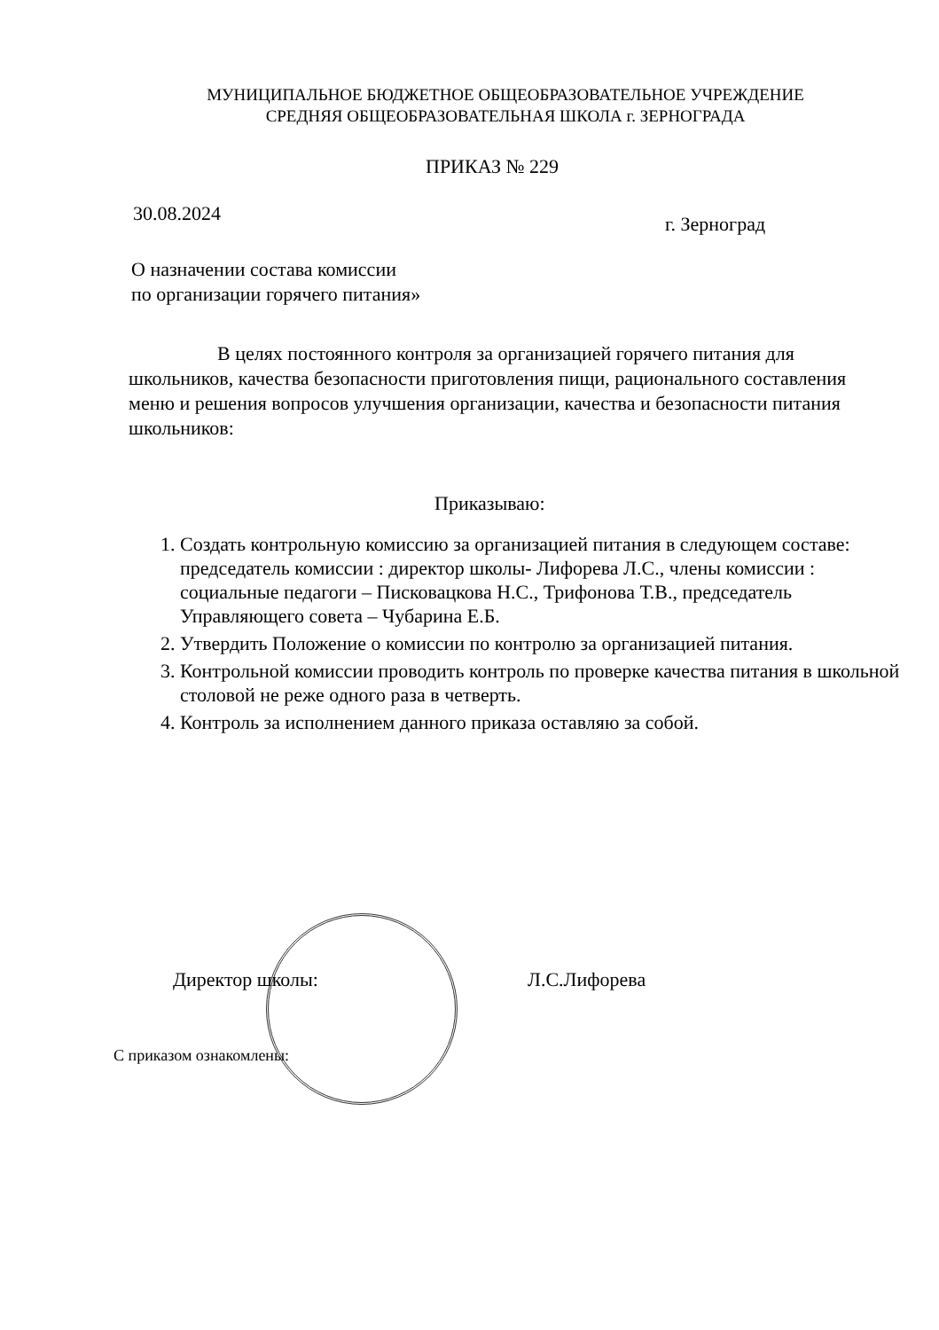МУНИЦИПАЛЬНОЕ БЮДЖЕТНОЕ ОБЩЕОБРАЗОВАТЕЛЬНОЕ УЧРЕЖДЕНИЕ
СРЕДНЯЯ ОБЩЕОБРАЗОВАТЕЛЬНАЯ ШКОЛА г. ЗЕРНОГРАДА
ПРИКАЗ № 229
30.08.2024 г. Зерноград
О назначении состава комиссии
по организации горячего питания»
В целях постоянного контроля за организацией горячего питания для школьников, качества безопасности приготовления пищи, рационального составления меню и решения вопросов улучшения организации, качества и безопасности питания школьников:
Приказываю:
1. Создать контрольную комиссию за организацией питания в следующем составе: председатель комиссии : директор школы- Лифорева Л.С., члены комиссии : социальные педагоги – Писковацкова Н.С., Трифонова Т.В., председатель Управляющего совета – Чубарина Е.Б.
2. Утвердить Положение о комиссии по контролю за организацией питания.
3. Контрольной комиссии проводить контроль по проверке качества питания в школьной столовой не реже одного раза в четверть.
4. Контроль за исполнением данного приказа оставляю за собой.
Директор школы: Л.С.Лифорева
С приказом ознакомлены: